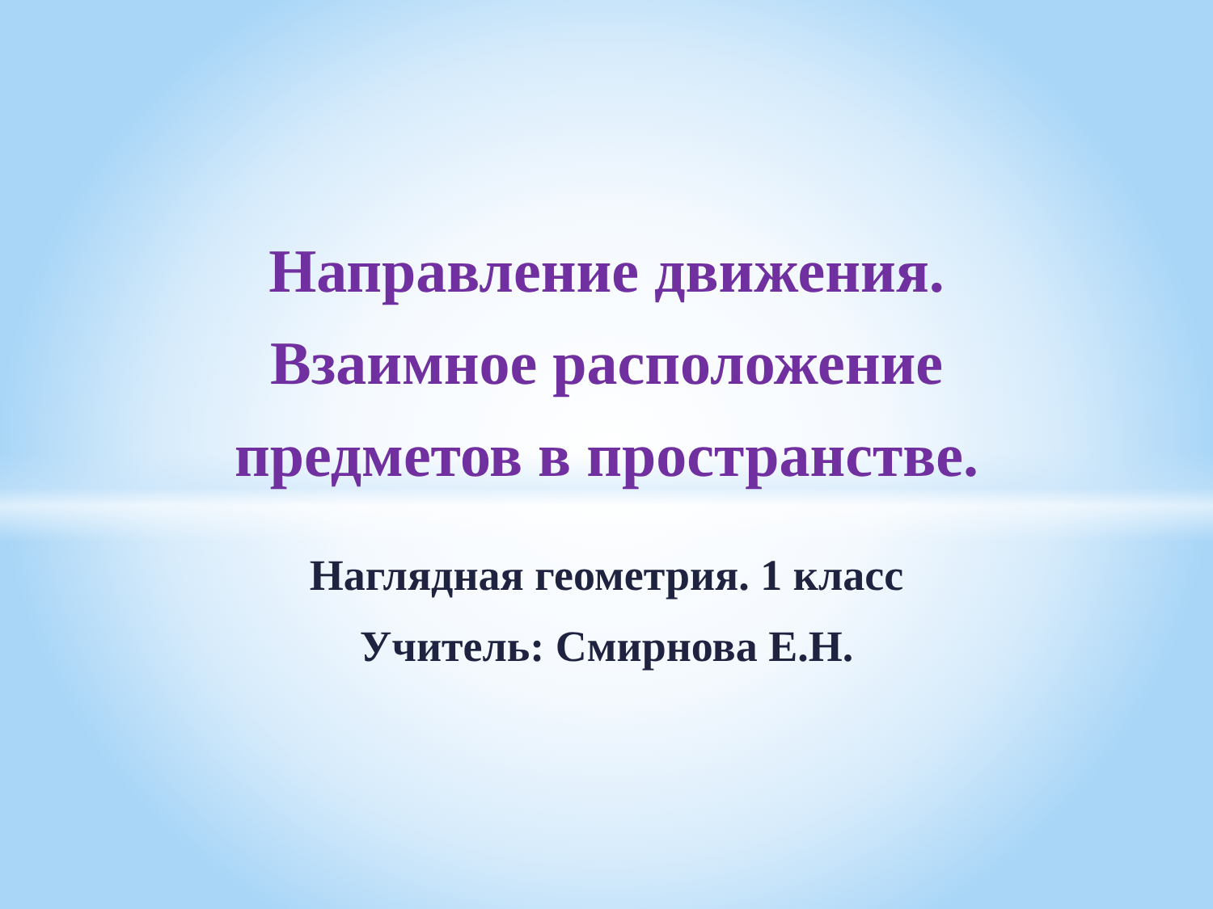Направление движения.
Взаимное расположение
предметов в пространстве.
Наглядная геометрия. 1 класс
Учитель: Смирнова Е.Н.